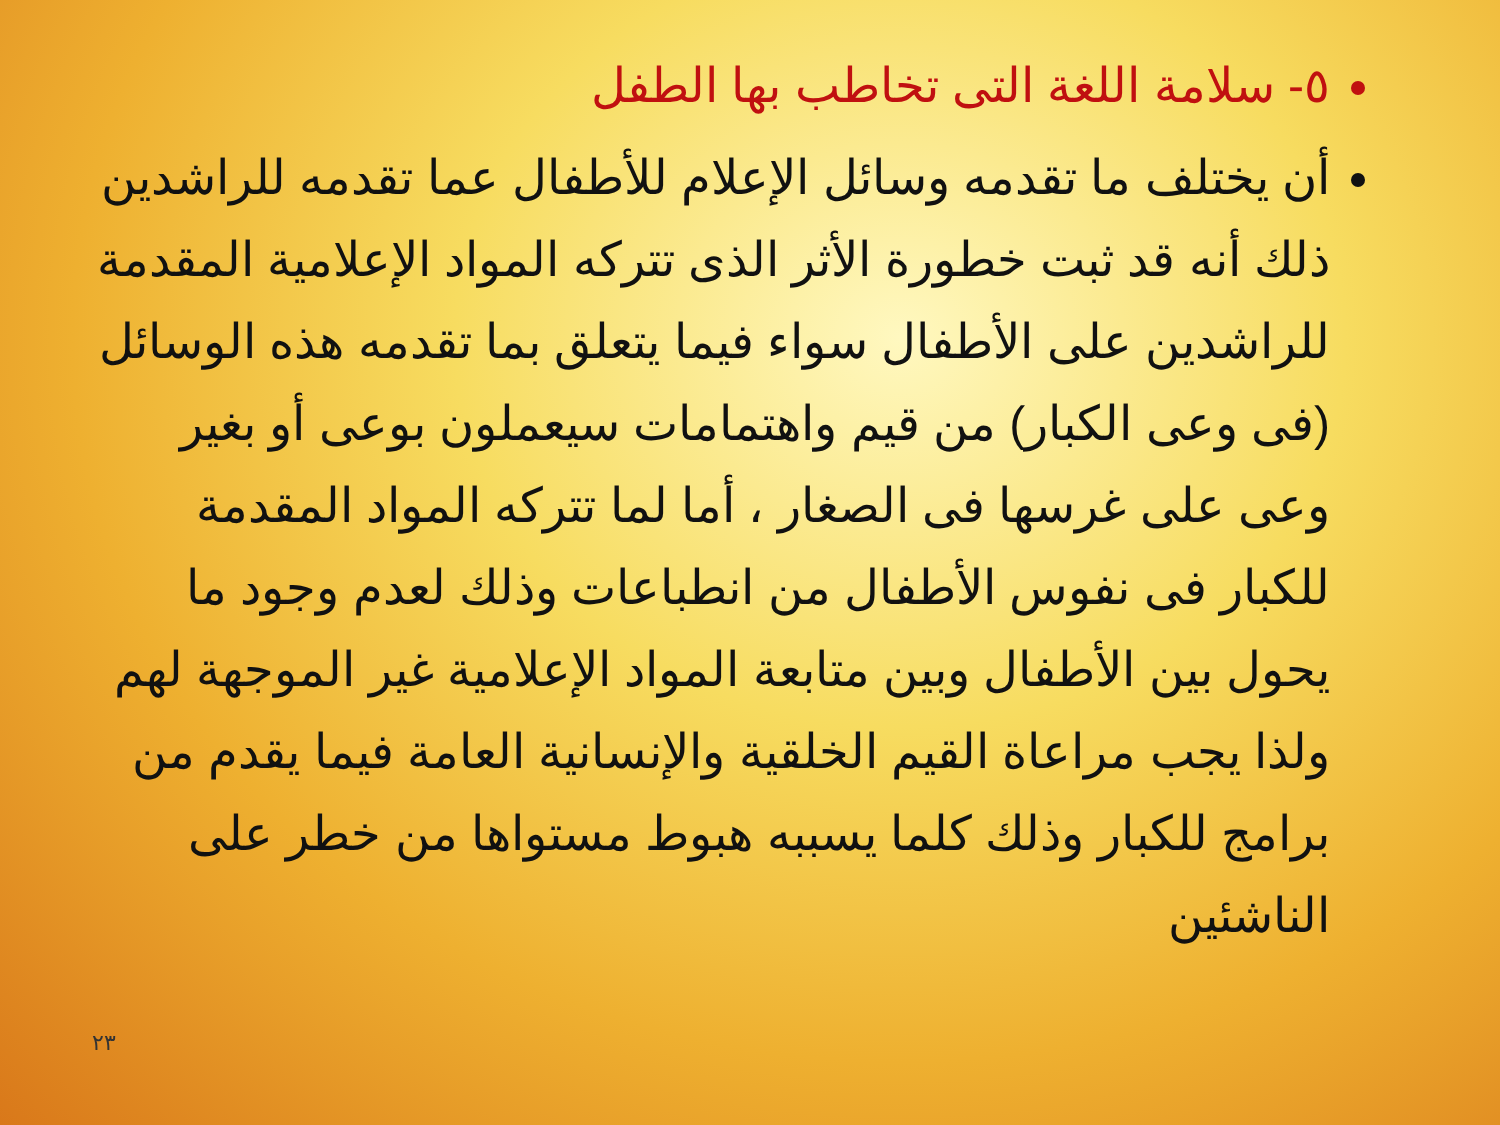٥- سلامة اللغة التى تخاطب بها الطفل
أن يختلف ما تقدمه وسائل الإعلام للأطفال عما تقدمه للراشدين ذلك أنه قد ثبت خطورة الأثر الذى تتركه المواد الإعلامية المقدمة للراشدين على الأطفال سواء فيما يتعلق بما تقدمه هذه الوسائل (فى وعى الكبار) من قيم واهتمامات سيعملون بوعى أو بغير وعى على غرسها فى الصغار ، أما لما تتركه المواد المقدمة للكبار فى نفوس الأطفال من انطباعات وذلك لعدم وجود ما يحول بين الأطفال وبين متابعة المواد الإعلامية غير الموجهة لهم ولذا يجب مراعاة القيم الخلقية والإنسانية العامة فيما يقدم من برامج للكبار وذلك كلما يسببه هبوط مستواها من خطر على الناشئين
٢٣